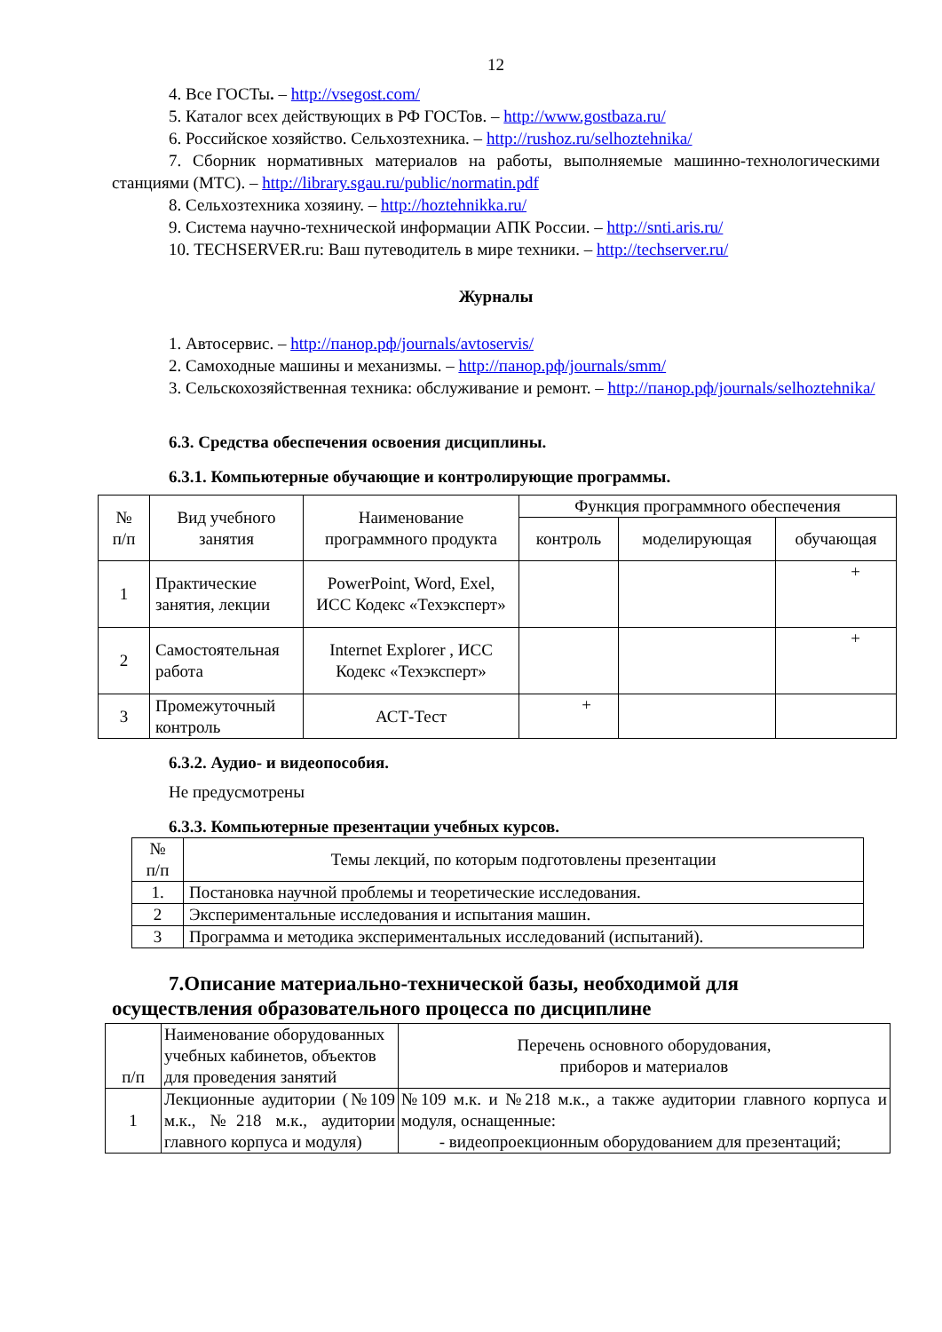12
4. Все ГОСТы. – http://vsegost.com/
5. Каталог всех действующих в РФ ГОСТов. – http://www.gostbaza.ru/
6. Российское хозяйство. Сельхозтехника. – http://rushoz.ru/selhoztehnika/
7. Сборник нормативных материалов на работы, выполняемые машинно-технологическими станциями (МТС). – http://library.sgau.ru/public/normatin.pdf
8. Сельхозтехника хозяину. – http://hoztehnikka.ru/
9. Система научно-технической информации АПК России. – http://snti.aris.ru/
10. TECHSERVER.ru: Ваш путеводитель в мире техники. – http://techserver.ru/
Журналы
1. Автосервис. – http://панор.рф/journals/avtoservis/
2. Самоходные машины и механизмы. – http://панор.рф/journals/smm/
3. Сельскохозяйственная техника: обслуживание и ремонт. – http://панор.рф/journals/selhoztehnika/
6.3. Средства обеспечения освоения дисциплины.
6.3.1. Компьютерные обучающие и контролирующие программы.
| № п/п | Вид учебного занятия | Наименование программного продукта | Функция программного обеспечения | | |
| | | | контроль | моделирующая | обучающая |
| 1 | Практические занятия, лекции | PowerPoint, Word, Exel, ИСС Кодекс «Техэксперт» | | | + |
| 2 | Самостоятельная работа | Internet Explorer , ИСС Кодекс «Техэксперт» | | | + |
| 3 | Промежуточный контроль | АСТ-Тест | + | | |
6.3.2. Аудио- и видеопособия.
Не предусмотрены
6.3.3. Компьютерные презентации учебных курсов.
| № п/п | Темы лекций, по которым подготовлены презентации |
| 1. | Постановка научной проблемы и теоретические исследования. |
| 2 | Экспериментальные исследования и испытания машин. |
| 3 | Программа и методика экспериментальных исследований (испытаний). |
7.Описание материально-технической базы, необходимой для осуществления образовательного процесса по дисциплине
| п/п | Наименование оборудованных учебных кабинетов, объектов для проведения занятий | Перечень основного оборудования, приборов и материалов |
| 1 | Лекционные аудитории (№109 м.к., №218 м.к., аудитории главного корпуса и модуля) | №109 м.к. и №218 м.к., а также аудитории главного корпуса и модуля, оснащенные: - видеопроекционным оборудованием для презентаций; |